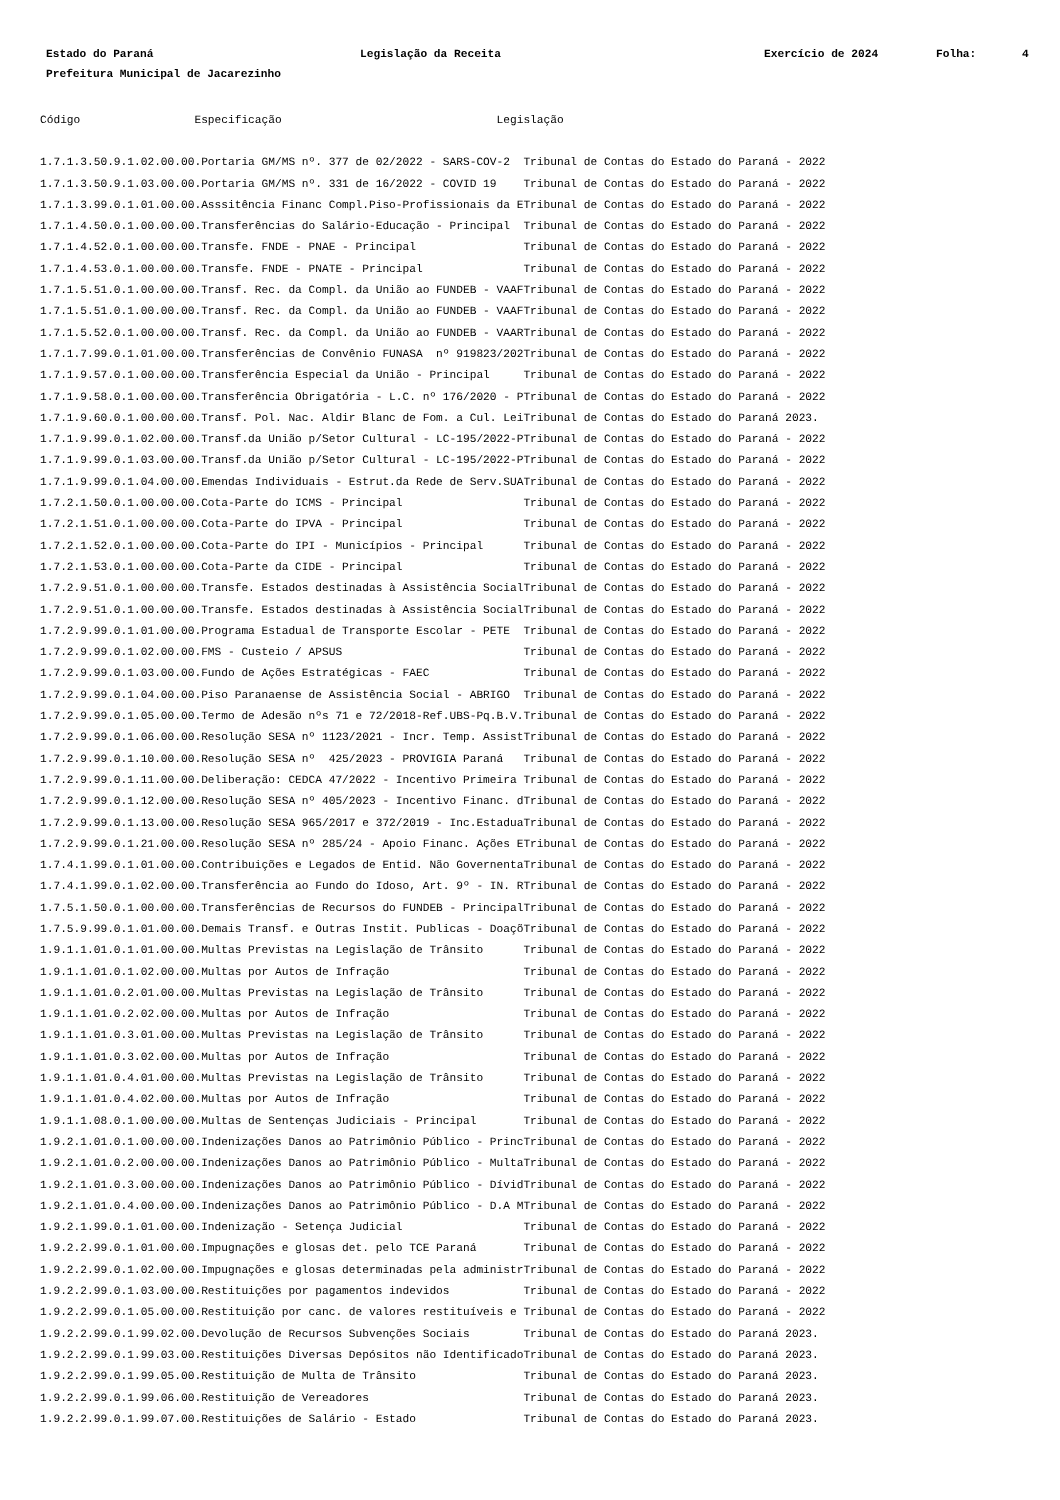Estado do Paraná Legislação da Receita Exercício de 2024 Folha: 4
Prefeitura Municipal de Jacarezinho
Código                 Especificação                                Legislação
1.7.1.3.50.9.1.02.00.00.Portaria GM/MS nº. 377 de 02/2022 - SARS-COV-2  Tribunal de Contas do Estado do Paraná - 2022
1.7.1.3.50.9.1.03.00.00.Portaria GM/MS nº. 331 de 16/2022 - COVID 19    Tribunal de Contas do Estado do Paraná - 2022
1.7.1.3.99.0.1.01.00.00.Asssitência Financ Compl.Piso-Profissionais da ETribunal de Contas do Estado do Paraná - 2022
1.7.1.4.50.0.1.00.00.00.Transferências do Salário-Educação - Principal  Tribunal de Contas do Estado do Paraná - 2022
1.7.1.4.52.0.1.00.00.00.Transfe. FNDE - PNAE - Principal                Tribunal de Contas do Estado do Paraná - 2022
1.7.1.4.53.0.1.00.00.00.Transfe. FNDE - PNATE - Principal               Tribunal de Contas do Estado do Paraná - 2022
1.7.1.5.51.0.1.00.00.00.Transf. Rec. da Compl. da União ao FUNDEB - VAAFTribunal de Contas do Estado do Paraná - 2022
1.7.1.5.51.0.1.00.00.00.Transf. Rec. da Compl. da União ao FUNDEB - VAAFTribunal de Contas do Estado do Paraná - 2022
1.7.1.5.52.0.1.00.00.00.Transf. Rec. da Compl. da União ao FUNDEB - VAARTribunal de Contas do Estado do Paraná - 2022
1.7.1.7.99.0.1.01.00.00.Transferências de Convênio FUNASA  nº 919823/202Tribunal de Contas do Estado do Paraná - 2022
1.7.1.9.57.0.1.00.00.00.Transferência Especial da União - Principal     Tribunal de Contas do Estado do Paraná - 2022
1.7.1.9.58.0.1.00.00.00.Transferência Obrigatória - L.C. nº 176/2020 - PTribunal de Contas do Estado do Paraná - 2022
1.7.1.9.60.0.1.00.00.00.Transf. Pol. Nac. Aldir Blanc de Fom. a Cul. LeiTribunal de Contas do Estado do Paraná 2023.
1.7.1.9.99.0.1.02.00.00.Transf.da União p/Setor Cultural - LC-195/2022-PTribunal de Contas do Estado do Paraná - 2022
1.7.1.9.99.0.1.03.00.00.Transf.da União p/Setor Cultural - LC-195/2022-PTribunal de Contas do Estado do Paraná - 2022
1.7.1.9.99.0.1.04.00.00.Emendas Individuais - Estrut.da Rede de Serv.SUATribunal de Contas do Estado do Paraná - 2022
1.7.2.1.50.0.1.00.00.00.Cota-Parte do ICMS - Principal                  Tribunal de Contas do Estado do Paraná - 2022
1.7.2.1.51.0.1.00.00.00.Cota-Parte do IPVA - Principal                  Tribunal de Contas do Estado do Paraná - 2022
1.7.2.1.52.0.1.00.00.00.Cota-Parte do IPI - Municípios - Principal      Tribunal de Contas do Estado do Paraná - 2022
1.7.2.1.53.0.1.00.00.00.Cota-Parte da CIDE - Principal                  Tribunal de Contas do Estado do Paraná - 2022
1.7.2.9.51.0.1.00.00.00.Transfe. Estados destinadas à Assistência SocialTribunal de Contas do Estado do Paraná - 2022
1.7.2.9.51.0.1.00.00.00.Transfe. Estados destinadas à Assistência SocialTribunal de Contas do Estado do Paraná - 2022
1.7.2.9.99.0.1.01.00.00.Programa Estadual de Transporte Escolar - PETE  Tribunal de Contas do Estado do Paraná - 2022
1.7.2.9.99.0.1.02.00.00.FMS - Custeio / APSUS                           Tribunal de Contas do Estado do Paraná - 2022
1.7.2.9.99.0.1.03.00.00.Fundo de Ações Estratégicas - FAEC              Tribunal de Contas do Estado do Paraná - 2022
1.7.2.9.99.0.1.04.00.00.Piso Paranaense de Assistência Social - ABRIGO  Tribunal de Contas do Estado do Paraná - 2022
1.7.2.9.99.0.1.05.00.00.Termo de Adesão nºs 71 e 72/2018-Ref.UBS-Pq.B.V.Tribunal de Contas do Estado do Paraná - 2022
1.7.2.9.99.0.1.06.00.00.Resolução SESA nº 1123/2021 - Incr. Temp. AssistTribunal de Contas do Estado do Paraná - 2022
1.7.2.9.99.0.1.10.00.00.Resolução SESA nº  425/2023 - PROVIGIA Paraná   Tribunal de Contas do Estado do Paraná - 2022
1.7.2.9.99.0.1.11.00.00.Deliberação: CEDCA 47/2022 - Incentivo Primeira Tribunal de Contas do Estado do Paraná - 2022
1.7.2.9.99.0.1.12.00.00.Resolução SESA nº 405/2023 - Incentivo Financ. dTribunal de Contas do Estado do Paraná - 2022
1.7.2.9.99.0.1.13.00.00.Resolução SESA 965/2017 e 372/2019 - Inc.EstaduaTribunal de Contas do Estado do Paraná - 2022
1.7.2.9.99.0.1.21.00.00.Resolução SESA nº 285/24 - Apoio Financ. Ações ETribunal de Contas do Estado do Paraná - 2022
1.7.4.1.99.0.1.01.00.00.Contribuições e Legados de Entid. Não GovernentaTribunal de Contas do Estado do Paraná - 2022
1.7.4.1.99.0.1.02.00.00.Transferência ao Fundo do Idoso, Art. 9º - IN. RTribunal de Contas do Estado do Paraná - 2022
1.7.5.1.50.0.1.00.00.00.Transferências de Recursos do FUNDEB - PrincipalTribunal de Contas do Estado do Paraná - 2022
1.7.5.9.99.0.1.01.00.00.Demais Transf. e Outras Instit. Publicas - DoaçõTribunal de Contas do Estado do Paraná - 2022
1.9.1.1.01.0.1.01.00.00.Multas Previstas na Legislação de Trânsito      Tribunal de Contas do Estado do Paraná - 2022
1.9.1.1.01.0.1.02.00.00.Multas por Autos de Infração                    Tribunal de Contas do Estado do Paraná - 2022
1.9.1.1.01.0.2.01.00.00.Multas Previstas na Legislação de Trânsito      Tribunal de Contas do Estado do Paraná - 2022
1.9.1.1.01.0.2.02.00.00.Multas por Autos de Infração                    Tribunal de Contas do Estado do Paraná - 2022
1.9.1.1.01.0.3.01.00.00.Multas Previstas na Legislação de Trânsito      Tribunal de Contas do Estado do Paraná - 2022
1.9.1.1.01.0.3.02.00.00.Multas por Autos de Infração                    Tribunal de Contas do Estado do Paraná - 2022
1.9.1.1.01.0.4.01.00.00.Multas Previstas na Legislação de Trânsito      Tribunal de Contas do Estado do Paraná - 2022
1.9.1.1.01.0.4.02.00.00.Multas por Autos de Infração                    Tribunal de Contas do Estado do Paraná - 2022
1.9.1.1.08.0.1.00.00.00.Multas de Sentenças Judiciais - Principal       Tribunal de Contas do Estado do Paraná - 2022
1.9.2.1.01.0.1.00.00.00.Indenizações Danos ao Patrimônio Público - PrincTribunal de Contas do Estado do Paraná - 2022
1.9.2.1.01.0.2.00.00.00.Indenizações Danos ao Patrimônio Público - MultaTribunal de Contas do Estado do Paraná - 2022
1.9.2.1.01.0.3.00.00.00.Indenizações Danos ao Patrimônio Público - DívidTribunal de Contas do Estado do Paraná - 2022
1.9.2.1.01.0.4.00.00.00.Indenizações Danos ao Patrimônio Público - D.A MTribunal de Contas do Estado do Paraná - 2022
1.9.2.1.99.0.1.01.00.00.Indenização - Setença Judicial                  Tribunal de Contas do Estado do Paraná - 2022
1.9.2.2.99.0.1.01.00.00.Impugnações e glosas det. pelo TCE Paraná       Tribunal de Contas do Estado do Paraná - 2022
1.9.2.2.99.0.1.02.00.00.Impugnações e glosas determinadas pela administrTribunal de Contas do Estado do Paraná - 2022
1.9.2.2.99.0.1.03.00.00.Restituições por pagamentos indevidos           Tribunal de Contas do Estado do Paraná - 2022
1.9.2.2.99.0.1.05.00.00.Restituição por canc. de valores restituíveis e Tribunal de Contas do Estado do Paraná - 2022
1.9.2.2.99.0.1.99.02.00.Devolução de Recursos Subvenções Sociais        Tribunal de Contas do Estado do Paraná 2023.
1.9.2.2.99.0.1.99.03.00.Restituições Diversas Depósitos não IdentificadoTribunal de Contas do Estado do Paraná 2023.
1.9.2.2.99.0.1.99.05.00.Restituição de Multa de Trânsito                Tribunal de Contas do Estado do Paraná 2023.
1.9.2.2.99.0.1.99.06.00.Restituição de Vereadores                       Tribunal de Contas do Estado do Paraná 2023.
1.9.2.2.99.0.1.99.07.00.Restituições de Salário - Estado                Tribunal de Contas do Estado do Paraná 2023.